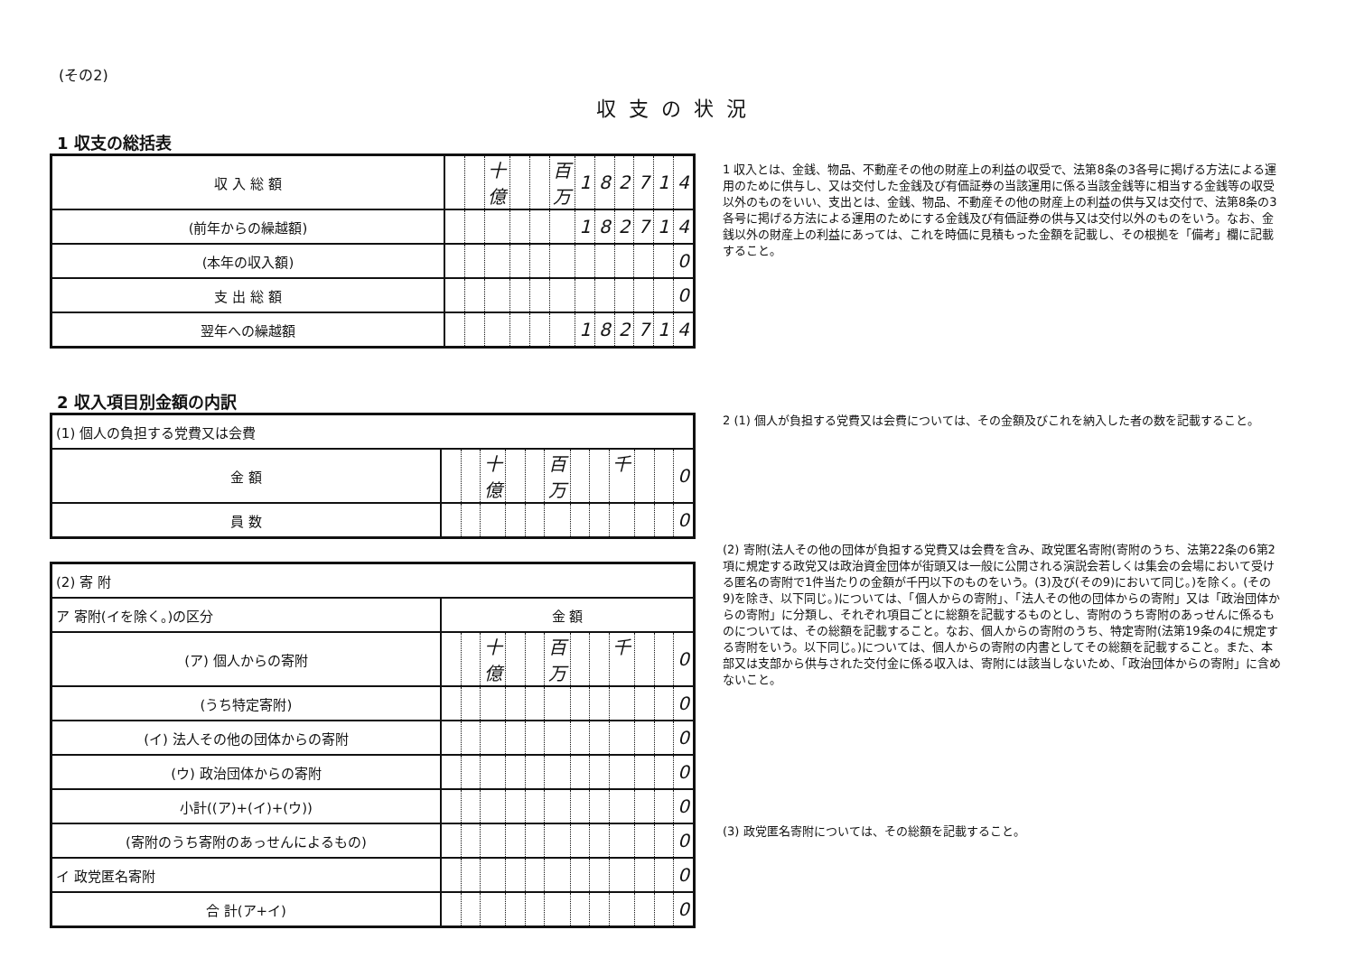(その2)
収支の状況
1 収支の総括表
| 収 入 総 額 | | | 十億 | | | 百万 | 1 | 8 | 2 | 7 | 1 | 4 |
| (前年からの繰越額) | | | | | | | 1 | 8 | 2 | 7 | 1 | 4 |
| (本年の収入額) | | | | | | | | | | | | 0 |
| 支 出 総 額 | | | | | | | | | | | | 0 |
| 翌年への繰越額 | | | | | | | 1 | 8 | 2 | 7 | 1 | 4 |
2 収入項目別金額の内訳
| (1) 個人の負担する党費又は会費 | | | | | | | | | | | | |
| 金 額 | | | 十億 | | | 百万 | | | 千 | | | 0 |
| 員 数 | | | | | | | | | | | | 0 |
| (2) 寄 附 | | | | | | | | | | | | |
| ア 寄附(イを除く。)の区分 | 金 額 | | | | | | | | | | | |
| (ア) 個人からの寄附 | | | 十億 | | | 百万 | | | 千 | | | 0 |
| (うち特定寄附) | | | | | | | | | | | | 0 |
| (イ) 法人その他の団体からの寄附 | | | | | | | | | | | | 0 |
| (ウ) 政治団体からの寄附 | | | | | | | | | | | | 0 |
| 小計((ア)+(イ)+(ウ)) | | | | | | | | | | | | 0 |
| (寄附のうち寄附のあっせんによるもの) | | | | | | | | | | | | 0 |
| イ 政党匿名寄附 | | | | | | | | | | | | 0 |
| 合 計(ア+イ) | | | | | | | | | | | | 0 |
1 収入とは、金銭、物品、不動産その他の財産上の利益の収受で、法第8条の3各号に掲げる方法による運用のために供与し、又は交付した金銭及び有価証券の当該運用に係る当該金銭等に相当する金銭等の収受以外のものをいい、支出とは、金銭、物品、不動産その他の財産上の利益の供与又は交付で、法第8条の3各号に掲げる方法による運用のためにする金銭及び有価証券の供与又は交付以外のものをいう。なお、金銭以外の財産上の利益にあっては、これを時価に見積もった金額を記載し、その根拠を「備考」欄に記載すること。
2 (1) 個人が負担する党費又は会費については、その金額及びこれを納入した者の数を記載すること。
(2) 寄附(法人その他の団体が負担する党費又は会費を含み、政党匿名寄附(寄附のうち、法第22条の6第2項に規定する政党又は政治資金団体が街頭又は一般に公開される演説会若しくは集会の会場において受ける匿名の寄附で1件当たりの金額が千円以下のものをいう。(3)及び(その9)において同じ。)を除く。(その9)を除き、以下同じ。)については、「個人からの寄附」、「法人その他の団体からの寄附」又は「政治団体からの寄附」に分類し、それぞれ項目ごとに総額を記載するものとし、寄附のうち寄附のあっせんに係るものについては、その総額を記載すること。なお、個人からの寄附のうち、特定寄附(法第19条の4に規定する寄附をいう。以下同じ。)については、個人からの寄附の内書としてその総額を記載すること。また、本部又は支部から供与された交付金に係る収入は、寄附には該当しないため、「政治団体からの寄附」に含めないこと。
(3) 政党匿名寄附については、その総額を記載すること。